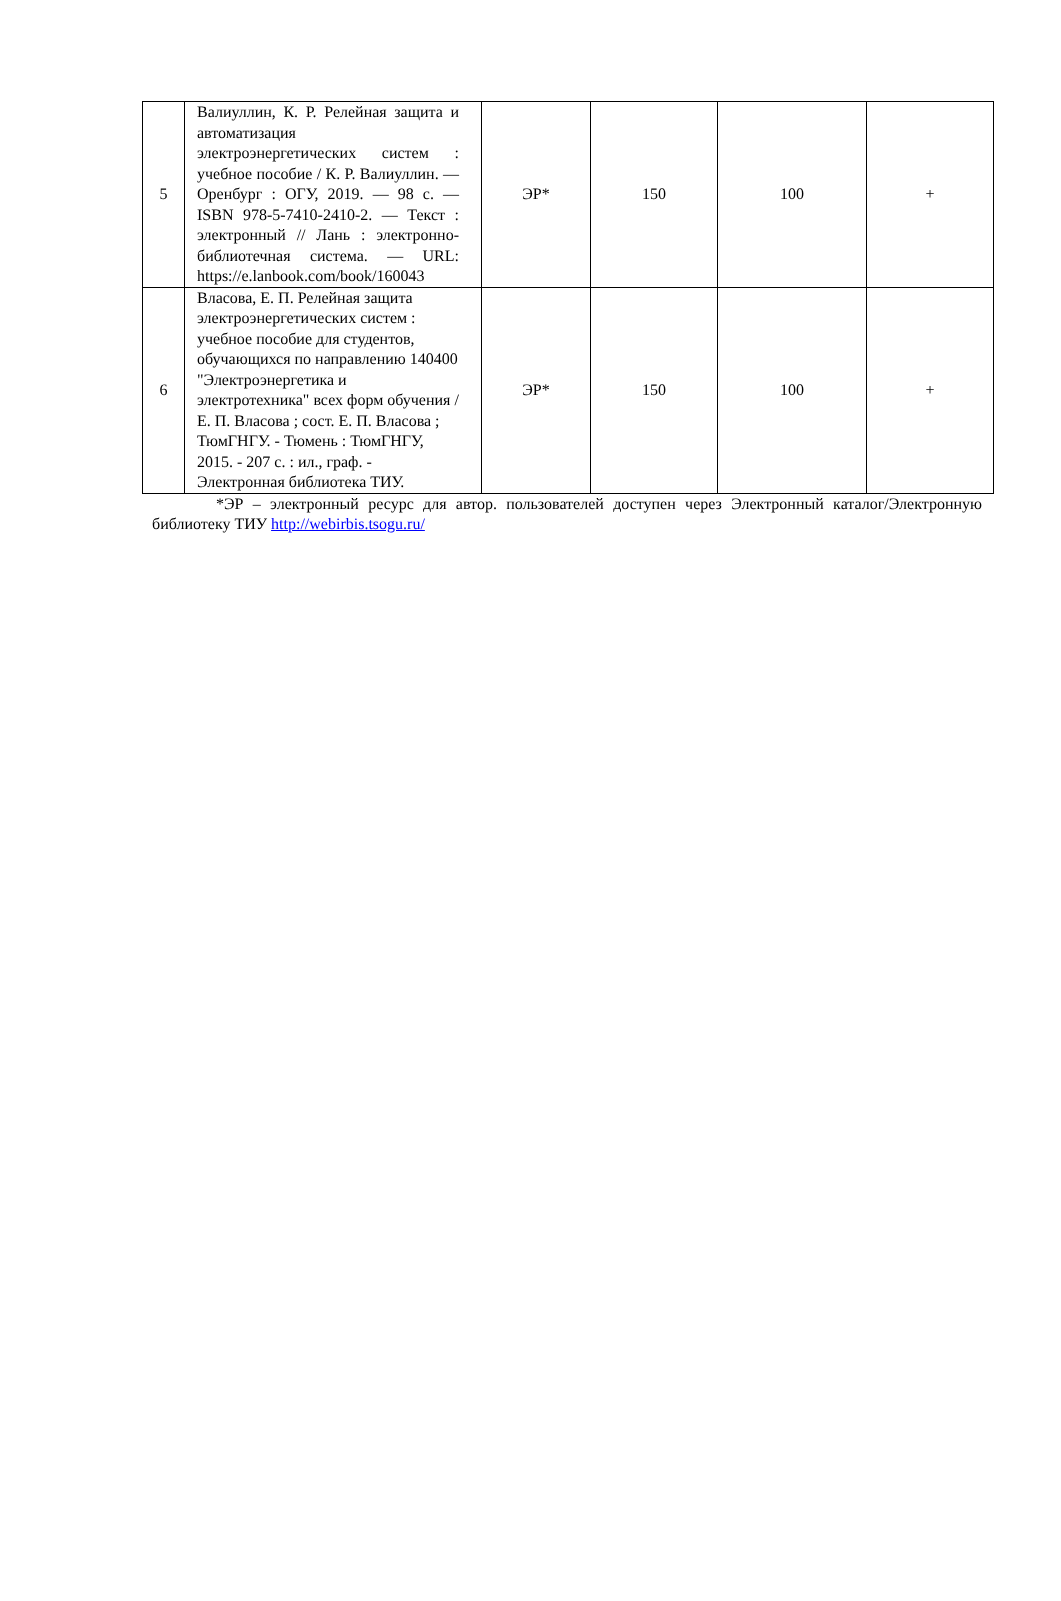| 5 | Валиуллин, К. Р. Релейная защита и автоматизация электроэнергетических систем : учебное пособие / К. Р. Валиуллин. — Оренбург : ОГУ, 2019. — 98 с. — ISBN 978-5-7410-2410-2. — Текст : электронный // Лань : электронно-библиотечная система. — URL: https://e.lanbook.com/book/160043 | ЭР* | 150 | 100 | + |
| 6 | Власова, Е. П. Релейная защита электроэнергетических систем : учебное пособие для студентов, обучающихся по направлению 140400 "Электроэнергетика и электротехника" всех форм обучения / Е. П. Власова ; сост. Е. П. Власова ; ТюмГНГУ. - Тюмень : ТюмГНГУ, 2015. - 207 с. : ил., граф. - Электронная библиотека ТИУ. | ЭР* | 150 | 100 | + |
*ЭР – электронный ресурс для автор. пользователей доступен через Электронный каталог/Электронную библиотеку ТИУ http://webirbis.tsogu.ru/